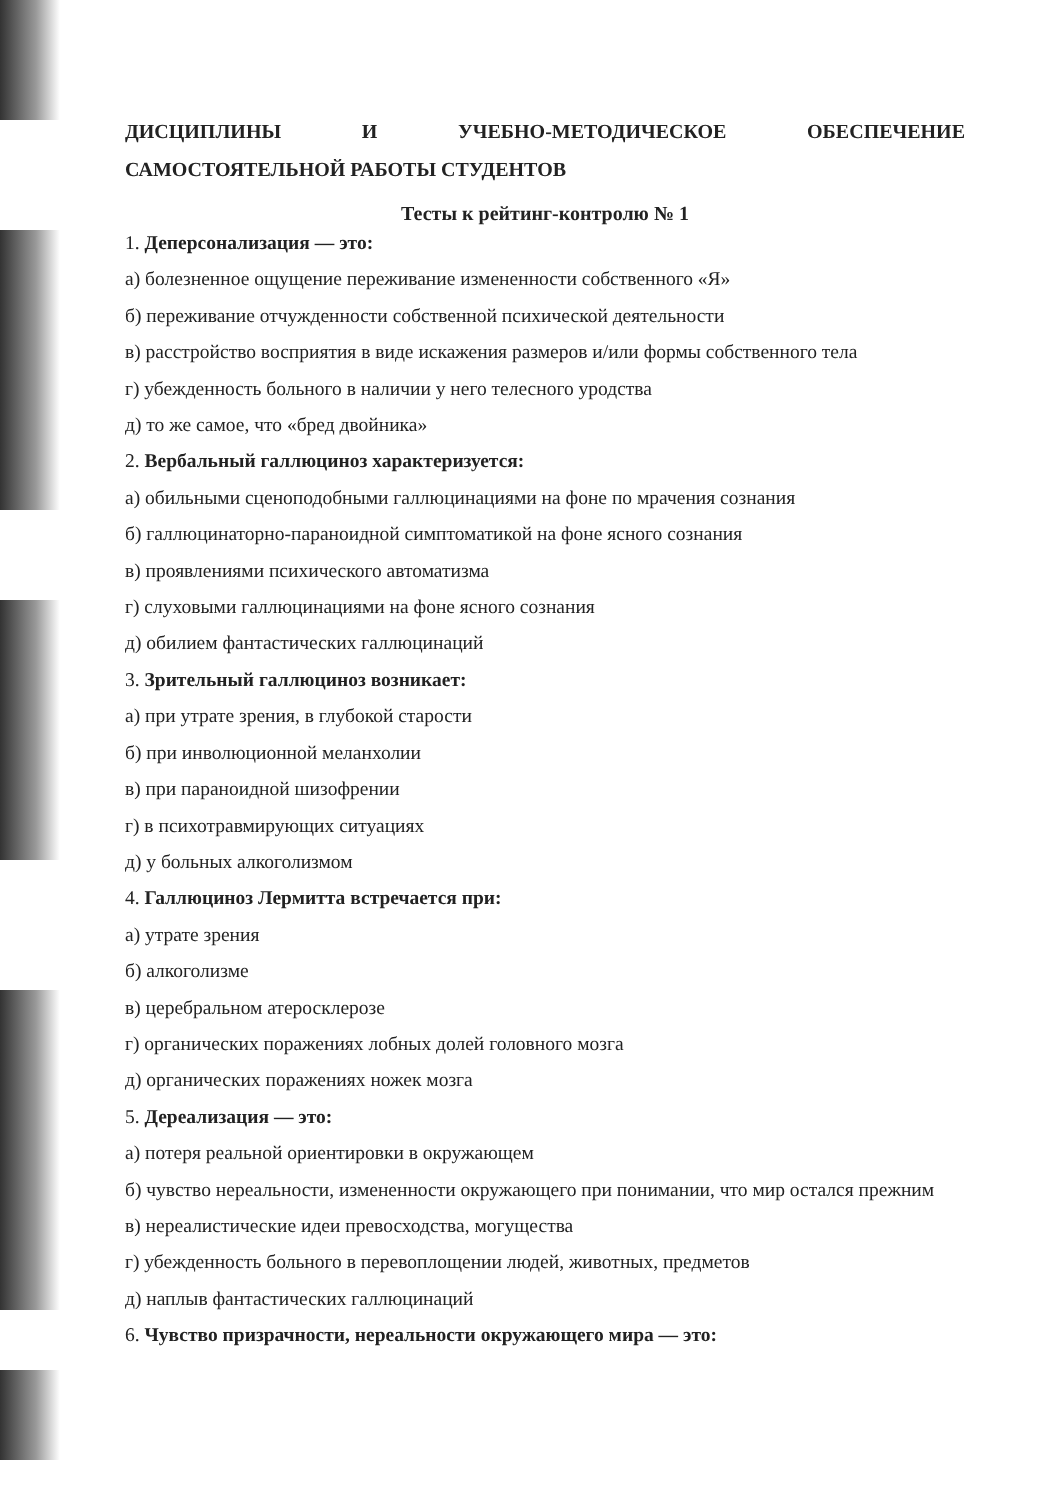ДИСЦИПЛИНЫ И УЧЕБНО-МЕТОДИЧЕСКОЕ ОБЕСПЕЧЕНИЕ
САМОСТОЯТЕЛЬНОЙ РАБОТЫ СТУДЕНТОВ
Тесты к рейтинг-контролю № 1
1. Деперсонализация — это:
а) болезненное ощущение переживание измененности собственного «Я»
б) переживание отчужденности собственной психической деятельности
в) расстройство восприятия в виде искажения размеров и/или формы собственного тела
г) убежденность больного в наличии у него телесного уродства
д) то же самое, что «бред двойника»
2. Вербальный галлюциноз характеризуется:
а) обильными сценоподобными галлюцинациями на фоне по мрачения сознания
б) галлюцинаторно-параноидной симптоматикой на фоне ясного сознания
в) проявлениями психического автоматизма
г) слуховыми галлюцинациями на фоне ясного сознания
д) обилием фантастических галлюцинаций
3. Зрительный галлюциноз возникает:
а) при утрате зрения, в глубокой старости
б) при инволюционной меланхолии
в) при параноидной шизофрении
г) в психотравмирующих ситуациях
д) у больных алкоголизмом
4. Галлюциноз Лермитта встречается при:
а) утрате зрения
б) алкоголизме
в) церебральном атеросклерозе
г) органических поражениях лобных долей головного мозга
д) органических поражениях ножек мозга
5. Дереализация — это:
а) потеря реальной ориентировки в окружающем
б) чувство нереальности, измененности окружающего при понимании, что мир остался прежним
в) нереалистические идеи превосходства, могущества
г) убежденность больного в перевоплощении людей, животных, предметов
д) наплыв фантастических галлюцинаций
6. Чувство призрачности, нереальности окружающего мира — это: